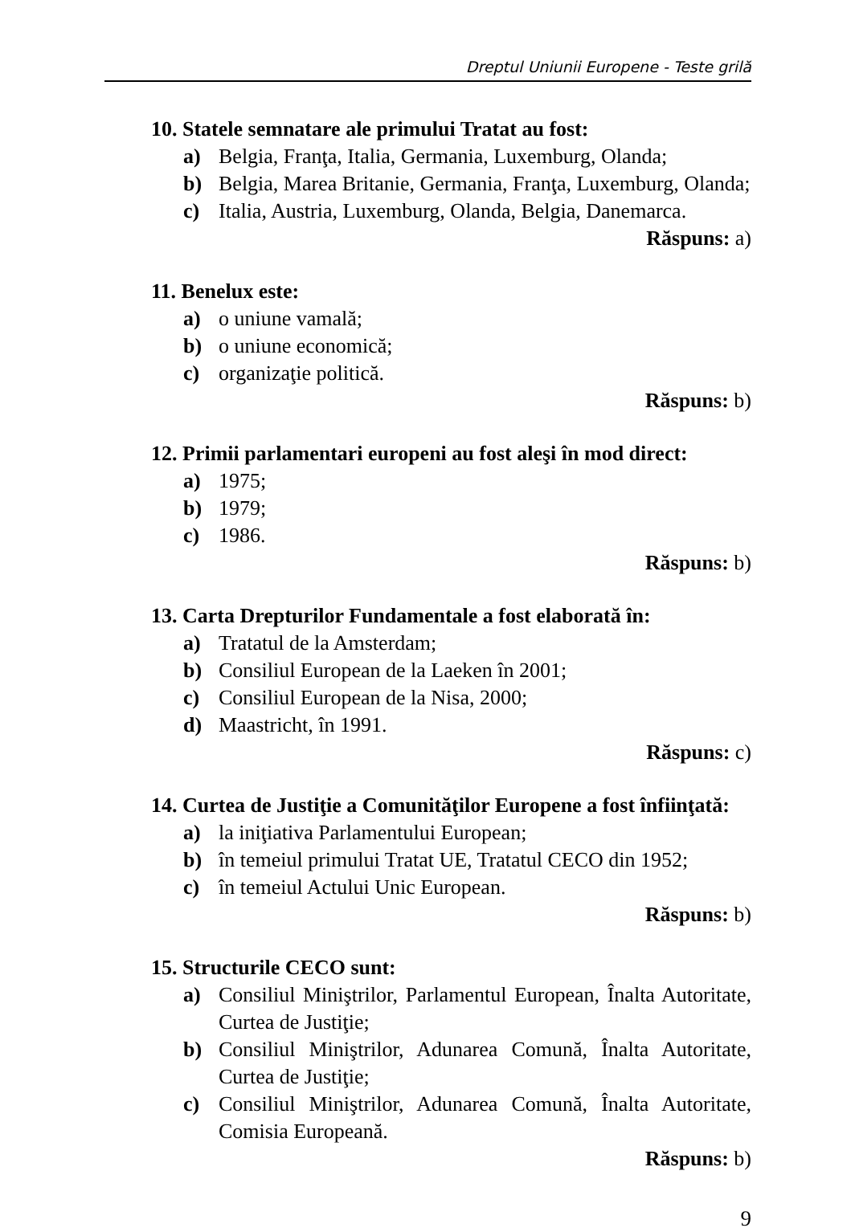Dreptul Uniunii Europene - Teste grilă
10. Statele semnatare ale primului Tratat au fost:
a) Belgia, Franţa, Italia, Germania, Luxemburg, Olanda;
b) Belgia, Marea Britanie, Germania, Franţa, Luxemburg, Olanda;
c) Italia, Austria, Luxemburg, Olanda, Belgia, Danemarca.
Răspuns: a)
11. Benelux este:
a) o uniune vamală;
b) o uniune economică;
c) organizaţie politică.
Răspuns: b)
12. Primii parlamentari europeni au fost aleşi în mod direct:
a) 1975;
b) 1979;
c) 1986.
Răspuns: b)
13. Carta Drepturilor Fundamentale a fost elaborată în:
a) Tratatul de la Amsterdam;
b) Consiliul European de la Laeken în 2001;
c) Consiliul European de la Nisa, 2000;
d) Maastricht, în 1991.
Răspuns: c)
14. Curtea de Justiţie a Comunităţilor Europene a fost înfiinţată:
a) la iniţiativa Parlamentului European;
b) în temeiul primului Tratat UE, Tratatul CECO din 1952;
c) în temeiul Actului Unic European.
Răspuns: b)
15. Structurile CECO sunt:
a) Consiliul Miniştrilor, Parlamentul European, Înalta Autoritate, Curtea de Justiţie;
b) Consiliul Miniştrilor, Adunarea Comună, Înalta Autoritate, Curtea de Justiţie;
c) Consiliul Miniştrilor, Adunarea Comună, Înalta Autoritate, Comisia Europeană.
Răspuns: b)
9